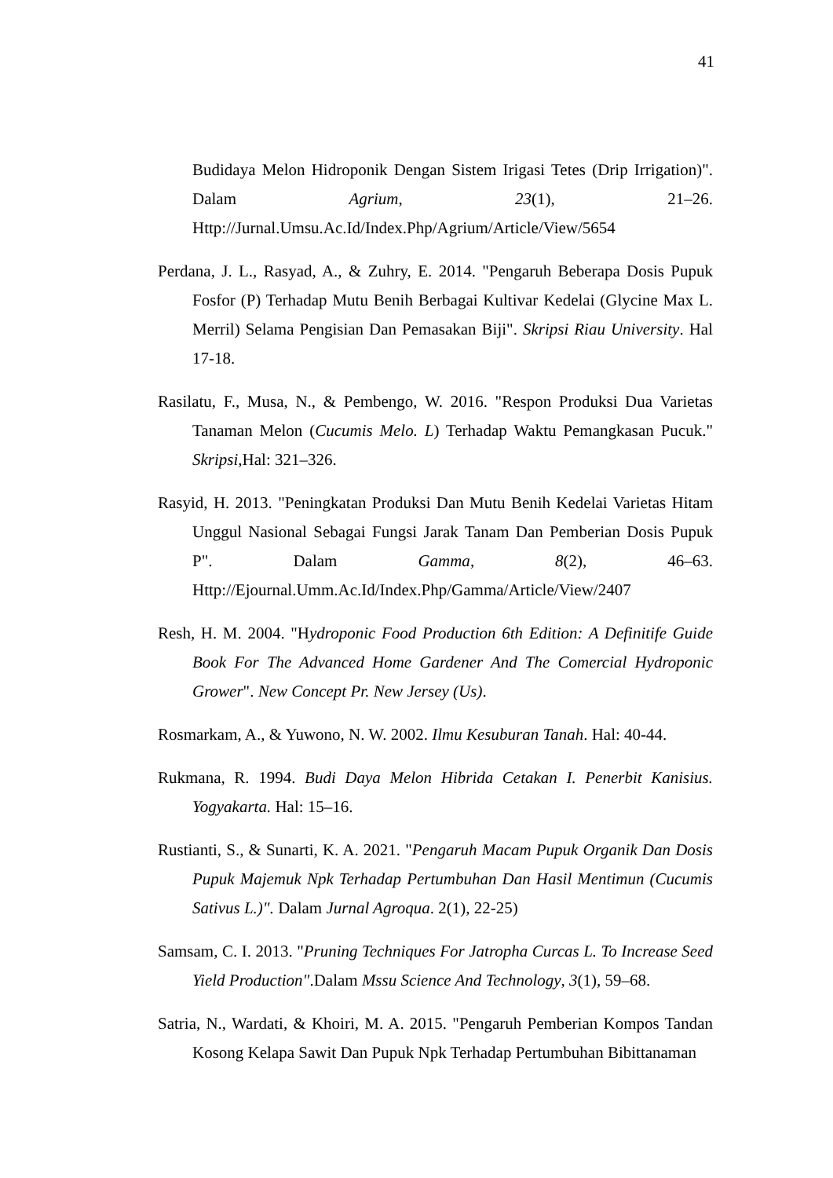41
Budidaya Melon Hidroponik Dengan Sistem Irigasi Tetes (Drip Irrigation)". Dalam Agrium, 23(1), 21–26. Http://Jurnal.Umsu.Ac.Id/Index.Php/Agrium/Article/View/5654
Perdana, J. L., Rasyad, A., & Zuhry, E. 2014. "Pengaruh Beberapa Dosis Pupuk Fosfor (P) Terhadap Mutu Benih Berbagai Kultivar Kedelai (Glycine Max L. Merril) Selama Pengisian Dan Pemasakan Biji". Skripsi Riau University. Hal 17-18.
Rasilatu, F., Musa, N., & Pembengo, W. 2016. "Respon Produksi Dua Varietas Tanaman Melon (Cucumis Melo. L) Terhadap Waktu Pemangkasan Pucuk." Skripsi,Hal: 321–326.
Rasyid, H. 2013. "Peningkatan Produksi Dan Mutu Benih Kedelai Varietas Hitam Unggul Nasional Sebagai Fungsi Jarak Tanam Dan Pemberian Dosis Pupuk P". Dalam Gamma, 8(2), 46–63. Http://Ejournal.Umm.Ac.Id/Index.Php/Gamma/Article/View/2407
Resh, H. M. 2004. "Hydroponic Food Production 6th Edition: A Definitife Guide Book For The Advanced Home Gardener And The Comercial Hydroponic Grower". New Concept Pr. New Jersey (Us).
Rosmarkam, A., & Yuwono, N. W. 2002. Ilmu Kesuburan Tanah. Hal: 40-44.
Rukmana, R. 1994. Budi Daya Melon Hibrida Cetakan I. Penerbit Kanisius. Yogyakarta. Hal: 15–16.
Rustianti, S., & Sunarti, K. A. 2021. "Pengaruh Macam Pupuk Organik Dan Dosis Pupuk Majemuk Npk Terhadap Pertumbuhan Dan Hasil Mentimun (Cucumis Sativus L.)". Dalam Jurnal Agroqua. 2(1), 22-25)
Samsam, C. I. 2013. "Pruning Techniques For Jatropha Curcas L. To Increase Seed Yield Production".Dalam Mssu Science And Technology, 3(1), 59–68.
Satria, N., Wardati, & Khoiri, M. A. 2015. "Pengaruh Pemberian Kompos Tandan Kosong Kelapa Sawit Dan Pupuk Npk Terhadap Pertumbuhan Bibittanaman